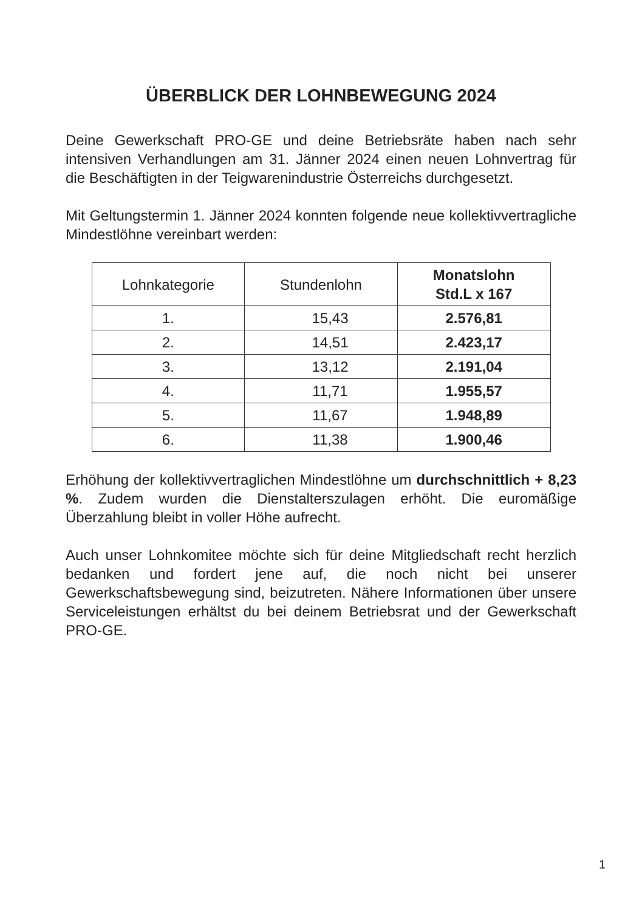ÜBERBLICK DER LOHNBEWEGUNG 2024
Deine Gewerkschaft PRO-GE und deine Betriebsräte haben nach sehr intensiven Verhandlungen am 31. Jänner 2024 einen neuen Lohnvertrag für die Beschäftigten in der Teigwarenindustrie Österreichs durchgesetzt.
Mit Geltungstermin 1. Jänner 2024 konnten folgende neue kollektivvertragliche Mindestlöhne vereinbart werden:
| Lohnkategorie | Stundenlohn | Monatslohn Std.L x 167 |
| --- | --- | --- |
| 1. | 15,43 | 2.576,81 |
| 2. | 14,51 | 2.423,17 |
| 3. | 13,12 | 2.191,04 |
| 4. | 11,71 | 1.955,57 |
| 5. | 11,67 | 1.948,89 |
| 6. | 11,38 | 1.900,46 |
Erhöhung der kollektivvertraglichen Mindestlöhne um durchschnittlich + 8,23 %. Zudem wurden die Dienstalterszulagen erhöht. Die euromäßige Überzahlung bleibt in voller Höhe aufrecht.
Auch unser Lohnkomitee möchte sich für deine Mitgliedschaft recht herzlich bedanken und fordert jene auf, die noch nicht bei unserer Gewerkschaftsbewegung sind, beizutreten. Nähere Informationen über unsere Serviceleistungen erhältst du bei deinem Betriebsrat und der Gewerkschaft PRO-GE.
1